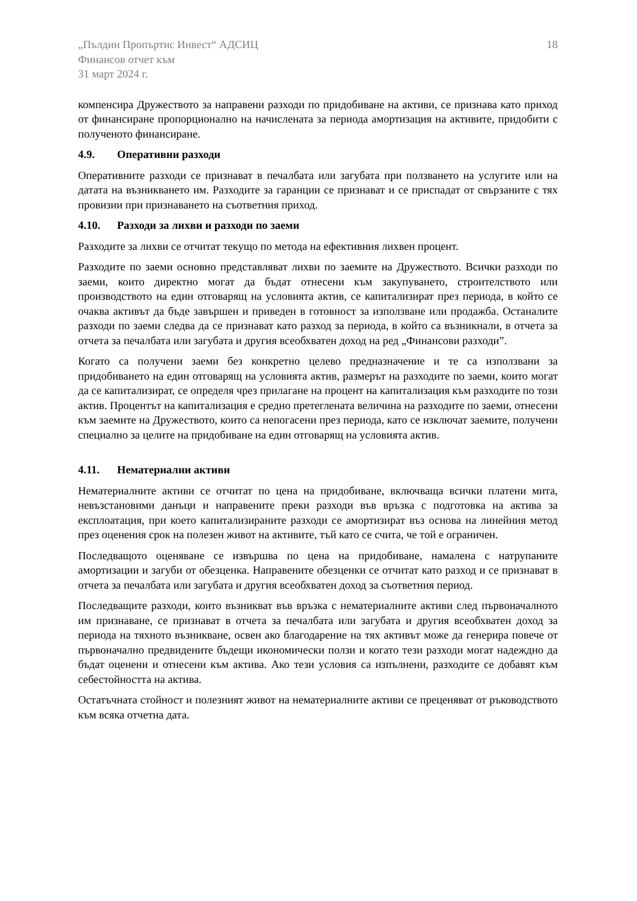„Пълдин Пропъртис Инвест“ АДСИЦ
Финансов отчет към
31 март 2024 г.
18
компенсира Дружеството за направени разходи по придобиване на активи, се признава като приход от финансиране пропорционално на начислената за периода амортизация на активите, придобити с полученото финансиране.
4.9. Оперативни разходи
Оперативните разходи се признават в печалбата или загубата при ползването на услугите или на датата на възникването им. Разходите за гаранции се признават и се приспадат от свързаните с тях провизии при признаването на съответния приход.
4.10. Разходи за лихви и разходи по заеми
Разходите за лихви се отчитат текущо по метода на ефективния лихвен процент.
Разходите по заеми основно представляват лихви по заемите на Дружеството. Всички разходи по заеми, които директно могат да бъдат отнесени към закупуването, строителството или производството на един отговарящ на условията актив, се капитализират през периода, в който се очаква активът да бъде завършен и приведен в готовност за използване или продажба. Останалите разходи по заеми следва да се признават като разход за периода, в който са възникнали, в отчета за отчета за печалбата или загубата и другия всеобхватен доход на ред „Финансови разходи”.
Когато са получени заеми без конкретно целево предназначение и те са използвани за придобиването на един отговарящ на условията актив, размерът на разходите по заеми, които могат да се капитализират, се определя чрез прилагане на процент на капитализация към разходите по този актив. Процентът на капитализация е средно претеглената величина на разходите по заеми, отнесени към заемите на Дружеството, които са непогасени през периода, като се изключат заемите, получени специално за целите на придобиване на един отговарящ на условията актив.
4.11. Нематериални активи
Нематериалните активи се отчитат по цена на придобиване, включваща всички платени мита, невъзстановими данъци и направените преки разходи във връзка с подготовка на актива за експлоатация, при което капитализираните разходи се амортизират въз основа на линейния метод през оценения срок на полезен живот на активите, тъй като се счита, че той е ограничен.
Последващото оценяване се извършва по цена на придобиване, намалена с натрупаните амортизации и загуби от обезценка. Направените обезценки се отчитат като разход и се признават в отчета за печалбата или загубата и другия всеобхватен доход за съответния период.
Последващите разходи, които възникват във връзка с нематериалните активи след първоначалното им признаване, се признават в отчета за печалбата или загубата и другия всеобхватен доход за периода на тяхното възникване, освен ако благодарение на тях активът може да генерира повече от първоначално предвидените бъдещи икономически ползи и когато тези разходи могат надеждно да бъдат оценени и отнесени към актива. Ако тези условия са изпълнени, разходите се добавят към себестойността на актива.
Остатъчната стойност и полезният живот на нематериалните активи се преценяват от ръководството към всяка отчетна дата.